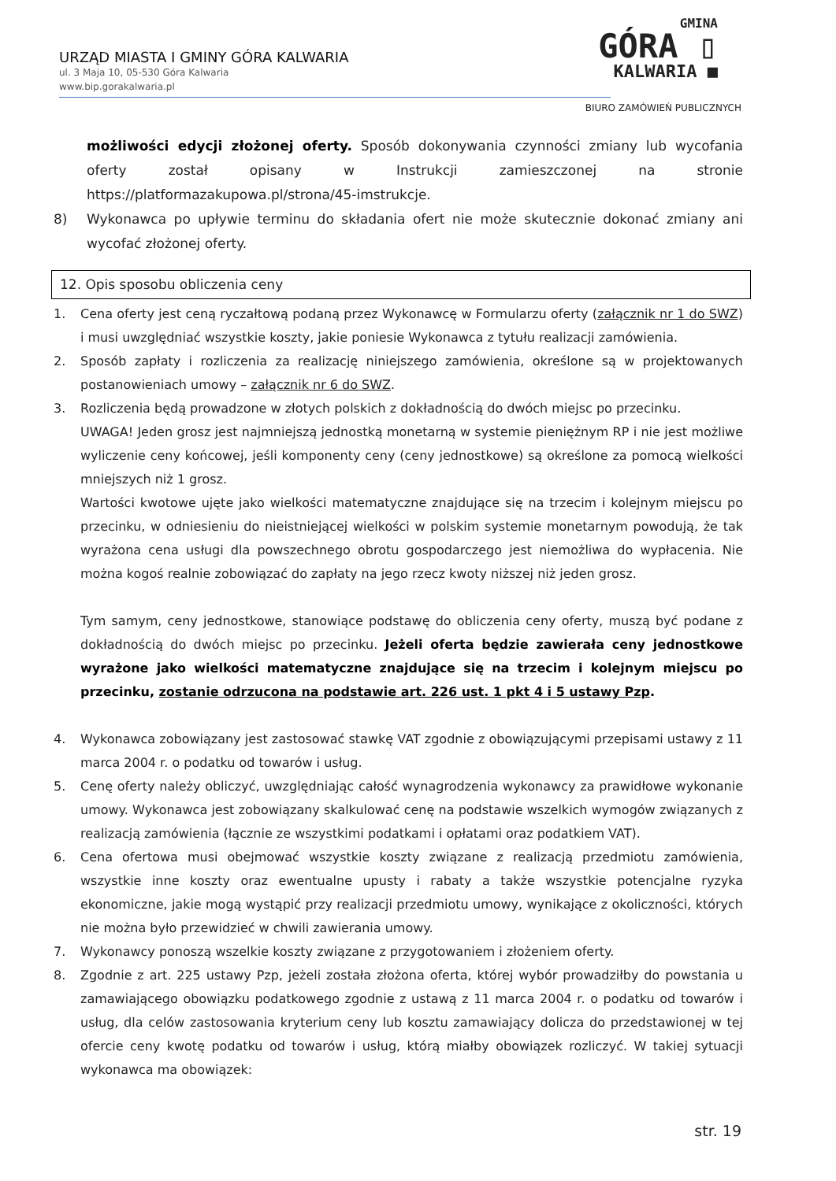URZĄD MIASTA I GMINY GÓRA KALWARIA
ul. 3 Maja 10, 05-530 Góra Kalwaria
www.bip.gorakalwaria.pl
GMINA
GÓRA ▯
KALWARIA ■
BIURO ZAMÓWIEŃ PUBLICZNYCH
możliwości edycji złożonej oferty. Sposób dokonywania czynności zmiany lub wycofania oferty został opisany w Instrukcji zamieszczonej na stronie https://platformazakupowa.pl/strona/45-imstrukcje.
8) Wykonawca po upływie terminu do składania ofert nie może skutecznie dokonać zmiany ani wycofać złożonej oferty.
12. Opis sposobu obliczenia ceny
1. Cena oferty jest ceną ryczałtową podaną przez Wykonawcę w Formularzu oferty (załącznik nr 1 do SWZ) i musi uwzględniać wszystkie koszty, jakie poniesie Wykonawca z tytułu realizacji zamówienia.
2. Sposób zapłaty i rozliczenia za realizację niniejszego zamówienia, określone są w projektowanych postanowieniach umowy – załącznik nr 6 do SWZ.
3. Rozliczenia będą prowadzone w złotych polskich z dokładnością do dwóch miejsc po przecinku.
UWAGA! Jeden grosz jest najmniejszą jednostką monetarną w systemie pieniężnym RP i nie jest możliwe wyliczenie ceny końcowej, jeśli komponenty ceny (ceny jednostkowe) są określone za pomocą wielkości mniejszych niż 1 grosz.
Wartości kwotowe ujęte jako wielkości matematyczne znajdujące się na trzecim i kolejnym miejscu po przecinku, w odniesieniu do nieistniejącej wielkości w polskim systemie monetarnym powodują, że tak wyrażona cena usługi dla powszechnego obrotu gospodarczego jest niemożliwa do wypłacenia. Nie można kogoś realnie zobowiązać do zapłaty na jego rzecz kwoty niższej niż jeden grosz.
Tym samym, ceny jednostkowe, stanowiące podstawę do obliczenia ceny oferty, muszą być podane z dokładnością do dwóch miejsc po przecinku. Jeżeli oferta będzie zawierała ceny jednostkowe wyrażone jako wielkości matematyczne znajdujące się na trzecim i kolejnym miejscu po przecinku, zostanie odrzucona na podstawie art. 226 ust. 1 pkt 4 i 5 ustawy Pzp.
4. Wykonawca zobowiązany jest zastosować stawkę VAT zgodnie z obowiązującymi przepisami ustawy z 11 marca 2004 r. o podatku od towarów i usług.
5. Cenę oferty należy obliczyć, uwzględniając całość wynagrodzenia wykonawcy za prawidłowe wykonanie umowy. Wykonawca jest zobowiązany skalkulować cenę na podstawie wszelkich wymogów związanych z realizacją zamówienia (łącznie ze wszystkimi podatkami i opłatami oraz podatkiem VAT).
6. Cena ofertowa musi obejmować wszystkie koszty związane z realizacją przedmiotu zamówienia, wszystkie inne koszty oraz ewentualne upusty i rabaty a także wszystkie potencjalne ryzyka ekonomiczne, jakie mogą wystąpić przy realizacji przedmiotu umowy, wynikające z okoliczności, których nie można było przewidzieć w chwili zawierania umowy.
7. Wykonawcy ponoszą wszelkie koszty związane z przygotowaniem i złożeniem oferty.
8. Zgodnie z art. 225 ustawy Pzp, jeżeli została złożona oferta, której wybór prowadziłby do powstania u zamawiającego obowiązku podatkowego zgodnie z ustawą z 11 marca 2004 r. o podatku od towarów i usług, dla celów zastosowania kryterium ceny lub kosztu zamawiający dolicza do przedstawionej w tej ofercie ceny kwotę podatku od towarów i usług, którą miałby obowiązek rozliczyć. W takiej sytuacji wykonawca ma obowiązek:
str. 19